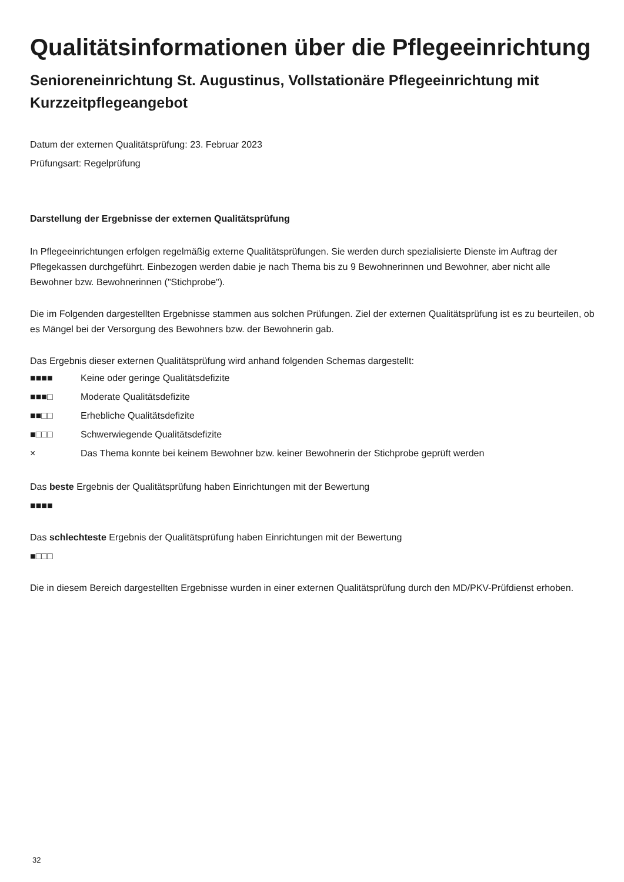Qualitätsinformationen über die Pflegeeinrichtung
Senioreneinrichtung St. Augustinus, Vollstationäre Pflegeeinrichtung mit Kurzzeitpflegeangebot
Datum der externen Qualitätsprüfung: 23. Februar 2023
Prüfungsart: Regelprüfung
Darstellung der Ergebnisse der externen Qualitätsprüfung
In Pflegeeinrichtungen erfolgen regelmäßig externe Qualitätsprüfungen. Sie werden durch spezialisierte Dienste im Auftrag der Pflegekassen durchgeführt. Einbezogen werden dabie je nach Thema bis zu 9 Bewohnerinnen und Bewohner, aber nicht alle Bewohner bzw. Bewohnerinnen ("Stichprobe").
Die im Folgenden dargestellten Ergebnisse stammen aus solchen Prüfungen. Ziel der externen Qualitätsprüfung ist es zu beurteilen, ob es Mängel bei der Versorgung des Bewohners bzw. der Bewohnerin gab.
Das Ergebnis dieser externen Qualitätsprüfung wird anhand folgenden Schemas dargestellt:
■■■■ Keine oder geringe Qualitätsdefizite
■■■□ Moderate Qualitätsdefizite
■■□□ Erhebliche Qualitätsdefizite
■□□□ Schwerwiegende Qualitätsdefizite
× Das Thema konnte bei keinem Bewohner bzw. keiner Bewohnerin der Stichprobe geprüft werden
Das beste Ergebnis der Qualitätsprüfung haben Einrichtungen mit der Bewertung
■■■■
Das schlechteste Ergebnis der Qualitätsprüfung haben Einrichtungen mit der Bewertung
■□□□
Die in diesem Bereich dargestellten Ergebnisse wurden in einer externen Qualitätsprüfung durch den MD/PKV-Prüfdienst erhoben.
32